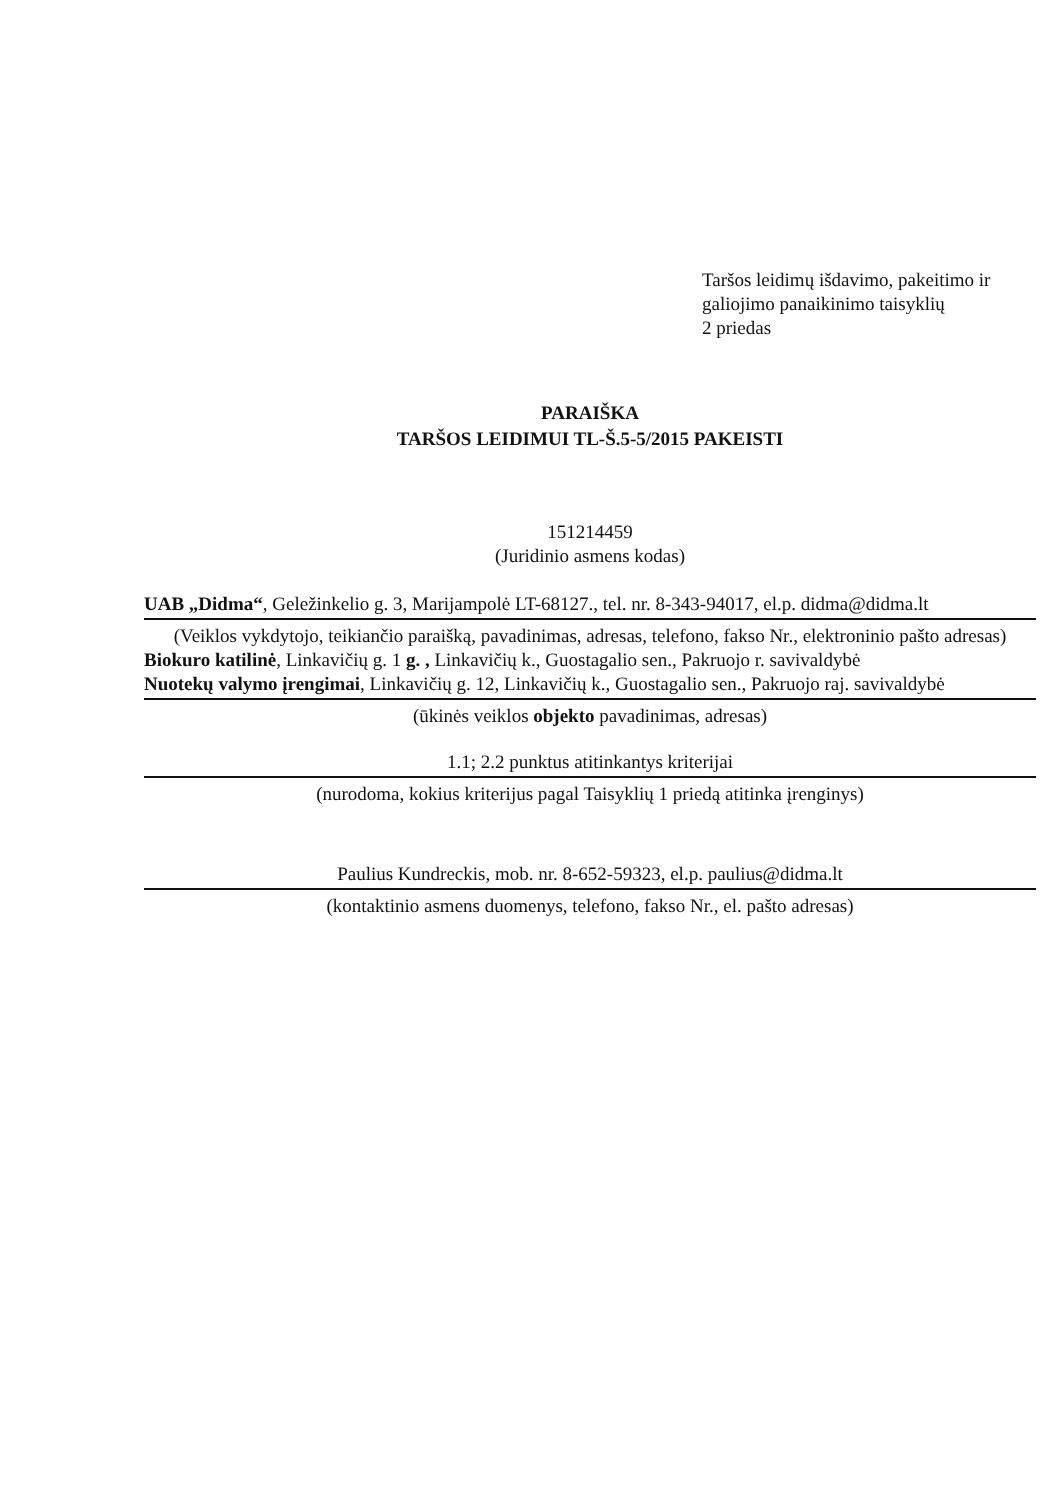Taršos leidimų išdavimo, pakeitimo ir
galiojimo panaikinimo taisyklių
2 priedas
PARAIŠKA
TARŠOS LEIDIMUI TL-Š.5-5/2015 PAKEISTI
151214459
(Juridinio asmens kodas)
UAB „Didma“, Geležinkelio g. 3, Marijampolė LT-68127., tel. nr. 8-343-94017, el.p. didma@didma.lt
(Veiklos vykdytojo, teikiančio paraišką, pavadinimas, adresas, telefono, fakso Nr., elektroninio pašto adresas)
Biokuro katilinė, Linkavičių g. 1 g. , Linkavičių k., Guostagalio sen., Pakruojo r. savivaldybė
Nuotekų valymo įrengimai, Linkavičių g. 12, Linkavičių k., Guostagalio sen., Pakruojo raj. savivaldybė
(ūkinės veiklos objekto pavadinimas, adresas)
1.1; 2.2 punktus atitinkantys kriterijai
(nurodoma, kokius kriterijus pagal Taisyklių 1 priedą atitinka įrenginys)
Paulius Kundreckis, mob. nr. 8-652-59323, el.p. paulius@didma.lt
(kontaktinio asmens duomenys, telefono, fakso Nr., el. pašto adresas)